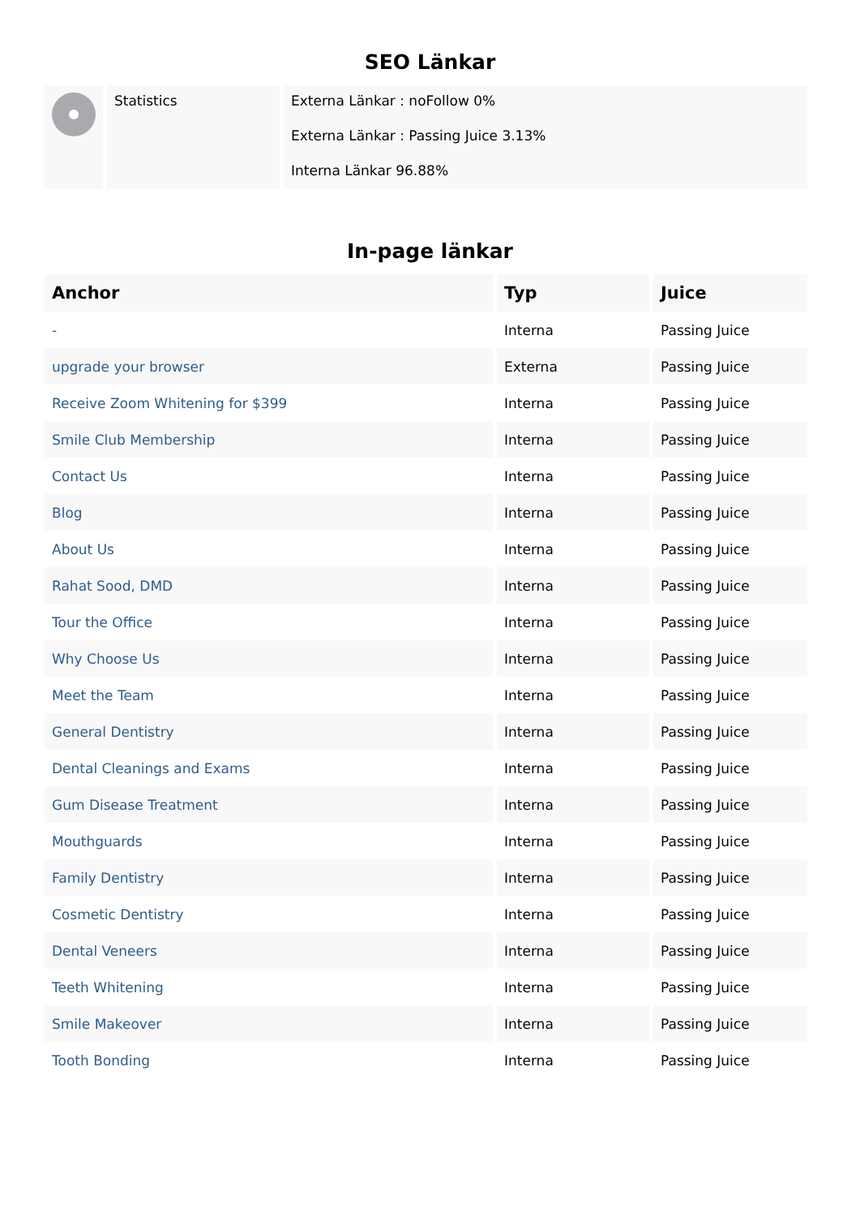SEO Länkar
| | Statistics | Externa Länkar : noFollow 0% Externa Länkar : Passing Juice 3.13% Interna Länkar 96.88% |
In-page länkar
| Anchor | Typ | Juice |
| --- | --- | --- |
| - | Interna | Passing Juice |
| upgrade your browser | Externa | Passing Juice |
| Receive Zoom Whitening for $399 | Interna | Passing Juice |
| Smile Club Membership | Interna | Passing Juice |
| Contact Us | Interna | Passing Juice |
| Blog | Interna | Passing Juice |
| About Us | Interna | Passing Juice |
| Rahat Sood, DMD | Interna | Passing Juice |
| Tour the Office | Interna | Passing Juice |
| Why Choose Us | Interna | Passing Juice |
| Meet the Team | Interna | Passing Juice |
| General Dentistry | Interna | Passing Juice |
| Dental Cleanings and Exams | Interna | Passing Juice |
| Gum Disease Treatment | Interna | Passing Juice |
| Mouthguards | Interna | Passing Juice |
| Family Dentistry | Interna | Passing Juice |
| Cosmetic Dentistry | Interna | Passing Juice |
| Dental Veneers | Interna | Passing Juice |
| Teeth Whitening | Interna | Passing Juice |
| Smile Makeover | Interna | Passing Juice |
| Tooth Bonding | Interna | Passing Juice |